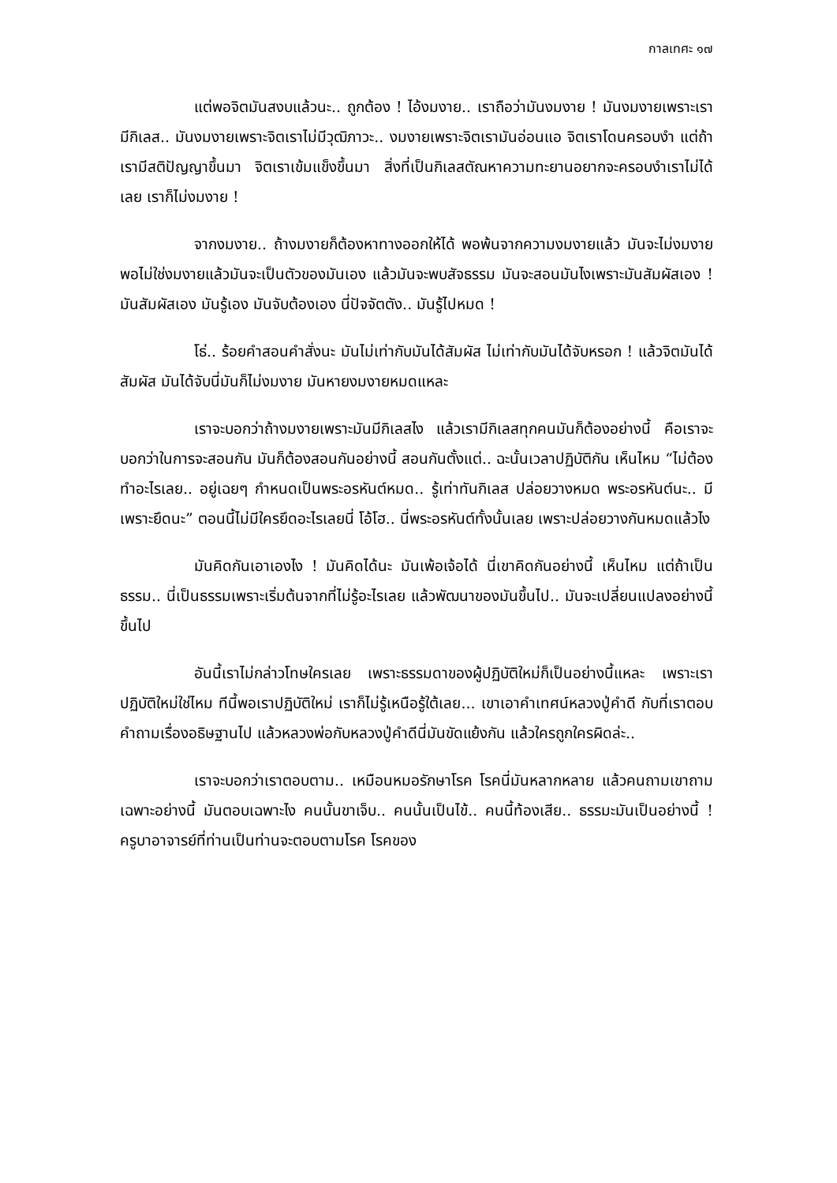กาลเทศะ ๑๗
แต่พอจิตมันสงบแล้วนะ.. ถูกต้อง ! ไอ้งมงาย.. เราถือว่ามันงมงาย ! มันงมงายเพราะเรามีกิเลส.. มันงมงายเพราะจิตเราไม่มีวุฒิภาวะ.. งมงายเพราะจิตเรามันอ่อนแอ จิตเราโดนครอบงำ แต่ถ้าเรามีสติปัญญาขึ้นมา จิตเราเข้มแข็งขึ้นมา สิ่งที่เป็นกิเลสตัณหาความทะยานอยากจะครอบงำเราไม่ได้เลย เราก็ไม่งมงาย !
จากงมงาย.. ถ้างมงายก็ต้องหาทางออกให้ได้ พอพ้นจากความงมงายแล้ว มันจะไม่งมงาย พอไม่ใช่งมงายแล้วมันจะเป็นตัวของมันเอง แล้วมันจะพบสัจธรรม มันจะสอนมันไงเพราะมันสัมผัสเอง ! มันสัมผัสเอง มันรู้เอง มันจับต้องเอง นี่ปัจจัตตัง.. มันรู้ไปหมด !
โธ่.. ร้อยคำสอนคำสั่งนะ มันไม่เท่ากับมันได้สัมผัส ไม่เท่ากับมันได้จับหรอก ! แล้วจิตมันได้สัมผัส มันได้จับนี่มันก็ไม่งมงาย มันหายงมงายหมดแหละ
เราจะบอกว่าถ้างมงายเพราะมันมีกิเลสไง แล้วเรามีกิเลสทุกคนมันก็ต้องอย่างนี้ คือเราจะบอกว่าในการจะสอนกัน มันก็ต้องสอนกันอย่างนี้ สอนกันตั้งแต่.. ฉะนั้นเวลาปฏิบัติกัน เห็นไหม “ไม่ต้องทำอะไรเลย.. อยู่เฉยๆ กำหนดเป็นพระอรหันต์หมด.. รู้เท่าทันกิเลส ปล่อยวางหมด พระอรหันต์นะ.. มีเพราะยึดนะ” ตอนนี้ไม่มีใครยึดอะไรเลยนี่ โอ้โฮ.. นี่พระอรหันต์ทั้งนั้นเลย เพราะปล่อยวางกันหมดแล้วไง
มันคิดกันเอาเองไง ! มันคิดได้นะ มันเพ้อเจ้อได้ นี่เขาคิดกันอย่างนี้ เห็นไหม แต่ถ้าเป็นธรรม.. นี่เป็นธรรมเพราะเริ่มต้นจากที่ไม่รู้อะไรเลย แล้วพัฒนาของมันขึ้นไป.. มันจะเปลี่ยนแปลงอย่างนี้ขึ้นไป
อันนี้เราไม่กล่าวโทษใครเลย เพราะธรรมดาของผู้ปฏิบัติใหม่ก็เป็นอย่างนี้แหละ เพราะเราปฏิบัติใหม่ใช่ไหม ทีนี้พอเราปฏิบัติใหม่ เราก็ไม่รู้เหนือรู้ใต้เลย... เขาเอาคำเทศน์หลวงปู่คำดี กับที่เราตอบคำถามเรื่องอธิษฐานไป แล้วหลวงพ่อกับหลวงปู่คำดีนี่มันขัดแย้งกัน แล้วใครถูกใครผิดล่ะ..
เราจะบอกว่าเราตอบตาม.. เหมือนหมอรักษาโรค โรคนี่มันหลากหลาย แล้วคนถามเขาถามเฉพาะอย่างนี้ มันตอบเฉพาะไง คนนั้นขาเจ็บ.. คนนั้นเป็นไข้.. คนนี้ท้องเสีย.. ธรรมะมันเป็นอย่างนี้ ! ครูบาอาจารย์ที่ท่านเป็นท่านจะตอบตามโรค โรคของ